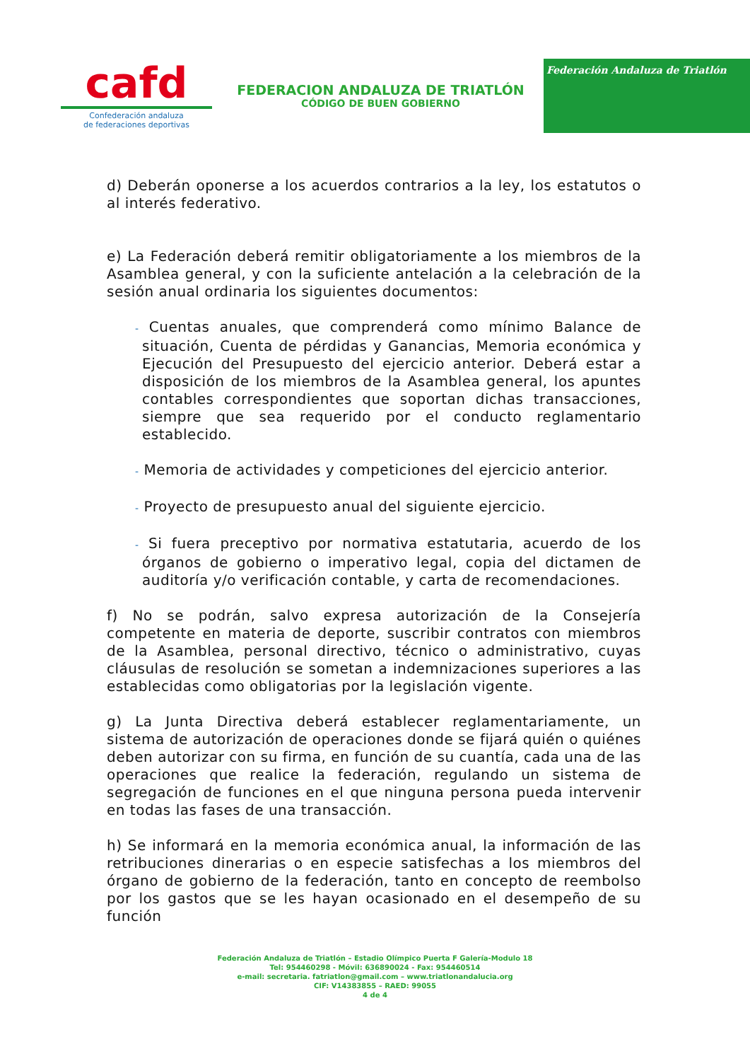cafd
Confederación andaluza
de federaciones deportivas
FEDERACION ANDALUZA DE TRIATLÓN
CÓDIGO DE BUEN GOBIERNO
Federación Andaluza de Triatlón
d) Deberán oponerse a los acuerdos contrarios a la ley, los estatutos o al interés federativo.
e) La Federación deberá remitir obligatoriamente a los miembros de la Asamblea general, y con la suficiente antelación a la celebración de la sesión anual ordinaria los siguientes documentos:
- Cuentas anuales, que comprenderá como mínimo Balance de situación, Cuenta de pérdidas y Ganancias, Memoria económica y Ejecución del Presupuesto del ejercicio anterior. Deberá estar a disposición de los miembros de la Asamblea general, los apuntes contables correspondientes que soportan dichas transacciones, siempre que sea requerido por el conducto reglamentario establecido.
- Memoria de actividades y competiciones del ejercicio anterior.
- Proyecto de presupuesto anual del siguiente ejercicio.
- Si fuera preceptivo por normativa estatutaria, acuerdo de los órganos de gobierno o imperativo legal, copia del dictamen de auditoría y/o verificación contable, y carta de recomendaciones.
f) No se podrán, salvo expresa autorización de la Consejería competente en materia de deporte, suscribir contratos con miembros de la Asamblea, personal directivo, técnico o administrativo, cuyas cláusulas de resolución se sometan a indemnizaciones superiores a las establecidas como obligatorias por la legislación vigente.
g) La Junta Directiva deberá establecer reglamentariamente, un sistema de autorización de operaciones donde se fijará quién o quiénes deben autorizar con su firma, en función de su cuantía, cada una de las operaciones que realice la federación, regulando un sistema de segregación de funciones en el que ninguna persona pueda intervenir en todas las fases de una transacción.
h) Se informará en la memoria económica anual, la información de las retribuciones dinerarias o en especie satisfechas a los miembros del órgano de gobierno de la federación, tanto en concepto de reembolso por los gastos que se les hayan ocasionado en el desempeño de su función
Federación Andaluza de Triatlón – Estadio Olímpico Puerta F Galería-Modulo 18
Tel: 954460298 - Móvil: 636890024 - Fax: 954460514
e-mail: secretaria. fatriatlon@gmail.com – www.triatlonandalucia.org
CIF: V14383855 – RAED: 99055
4 de 4